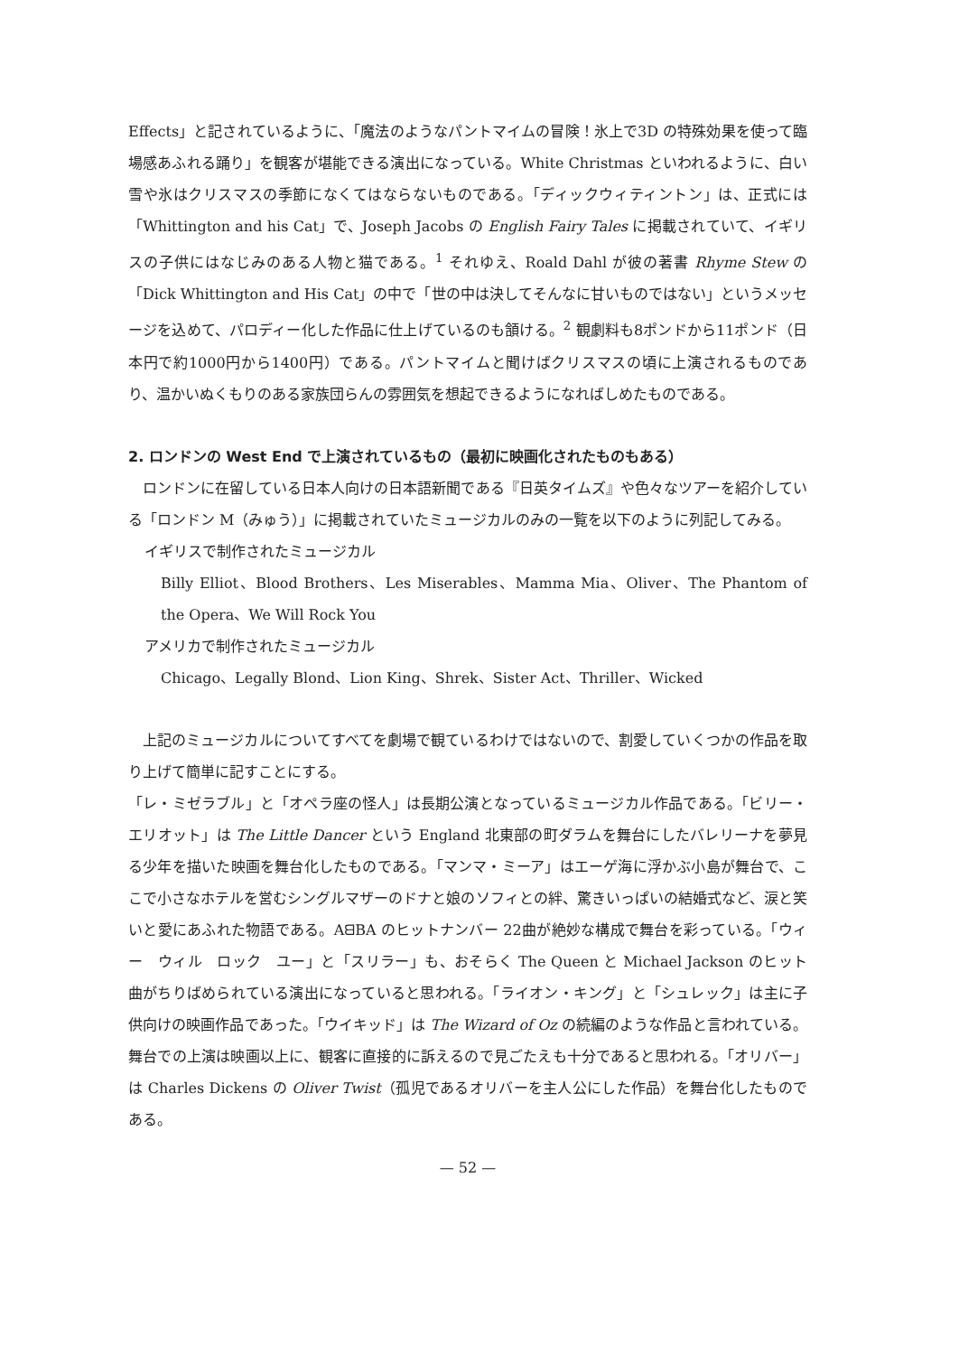Effects」と記されているように、「魔法のようなパントマイムの冒険！氷上で3D の特殊効果を使って臨場感あふれる踊り」を観客が堪能できる演出になっている。White Christmas といわれるように、白い雪や氷はクリスマスの季節になくてはならないものである。「ディックウィティントン」は、正式には「Whittington and his Cat」で、Joseph Jacobs の English Fairy Tales に掲載されていて、イギリスの子供にはなじみのある人物と猫である。<sup>1</sup> それゆえ、Roald Dahl が彼の著書 Rhyme Stew の「Dick Whittington and His Cat」の中で「世の中は決してそんなに甘いものではない」というメッセージを込めて、パロディー化した作品に仕上げているのも頷ける。<sup>2</sup> 観劇料も8ポンドから11ポンド（日本円で約1000円から1400円）である。パントマイムと聞けばクリスマスの頃に上演されるものであり、温かいぬくもりのある家族団らんの雰囲気を想起できるようになればしめたものである。
2. ロンドンの West End で上演されているもの（最初に映画化されたものもある）
ロンドンに在留している日本人向けの日本語新聞である『日英タイムズ』や色々なツアーを紹介している「ロンドン M（みゅう）」に掲載されていたミュージカルのみの一覧を以下のように列記してみる。
イギリスで制作されたミュージカル
Billy Elliot、Blood Brothers、Les Miserables、Mamma Mia、Oliver、The Phantom of the Opera、We Will Rock You
アメリカで制作されたミュージカル
Chicago、Legally Blond、Lion King、Shrek、Sister Act、Thriller、Wicked
上記のミュージカルについてすべてを劇場で観ているわけではないので、割愛していくつかの作品を取り上げて簡単に記すことにする。
「レ・ミゼラブル」と「オペラ座の怪人」は長期公演となっているミュージカル作品である。「ビリー・エリオット」は The Little Dancer という England 北東部の町ダラムを舞台にしたバレリーナを夢見る少年を描いた映画を舞台化したものである。「マンマ・ミーア」はエーゲ海に浮かぶ小島が舞台で、ここで小さなホテルを営むシングルマザーのドナと娘のソフィとの絆、驚きいっぱいの結婚式など、涙と笑いと愛にあふれた物語である。AᗺBA のヒットナンバー 22曲が絶妙な構成で舞台を彩っている。「ウィー　ウィル　ロック　ユー」と「スリラー」も、おそらく The Queen と Michael Jackson のヒット曲がちりばめられている演出になっていると思われる。「ライオン・キング」と「シュレック」は主に子供向けの映画作品であった。「ウイキッド」は The Wizard of Oz の続編のような作品と言われている。舞台での上演は映画以上に、観客に直接的に訴えるので見ごたえも十分であると思われる。「オリバー」は Charles Dickens の Oliver Twist（孤児であるオリバーを主人公にした作品）を舞台化したものである。
— 52 —